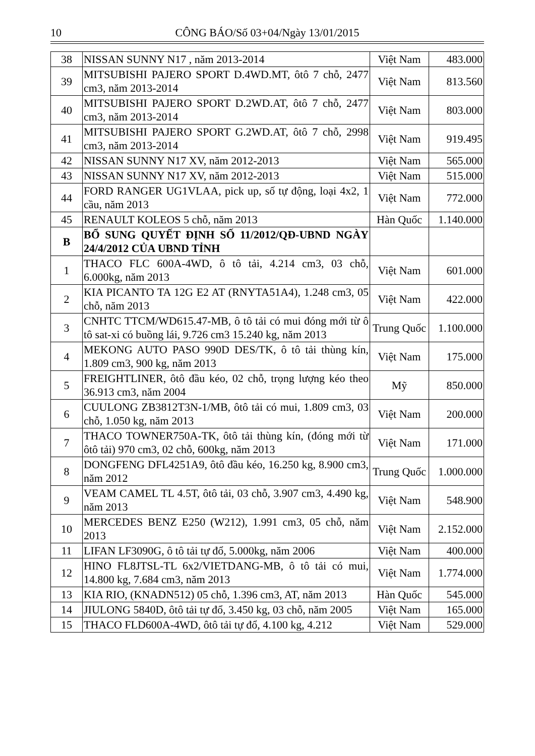10 CÔNG BÁO/Số 03+04/Ngày 13/01/2015
| 38 | NISSAN SUNNY N17 , năm 2013-2014 | Việt Nam | 483.000 |
| 39 | MITSUBISHI PAJERO SPORT D.4WD.MT, ôtô 7 chỗ, 2477 cm3, năm 2013-2014 | Việt Nam | 813.560 |
| 40 | MITSUBISHI PAJERO SPORT D.2WD.AT, ôtô 7 chỗ, 2477 cm3, năm 2013-2014 | Việt Nam | 803.000 |
| 41 | MITSUBISHI PAJERO SPORT G.2WD.AT, ôtô 7 chỗ, 2998 cm3, năm 2013-2014 | Việt Nam | 919.495 |
| 42 | NISSAN SUNNY N17 XV, năm 2012-2013 | Việt Nam | 565.000 |
| 43 | NISSAN SUNNY N17 XV, năm 2012-2013 | Việt Nam | 515.000 |
| 44 | FORD RANGER UG1VLAA, pick up, số tự động, loại 4x2, 1 cầu, năm 2013 | Việt Nam | 772.000 |
| 45 | RENAULT KOLEOS 5 chỗ, năm 2013 | Hàn Quốc | 1.140.000 |
| B | BỔ SUNG QUYẾT ĐỊNH SỐ 11/2012/QĐ-UBND NGÀY 24/4/2012 CỦA UBND TỈNH | | |
| 1 | THACO FLC 600A-4WD, ô tô tải, 4.214 cm3, 03 chỗ, 6.000kg, năm 2013 | Việt Nam | 601.000 |
| 2 | KIA PICANTO TA 12G E2 AT (RNYTA51A4), 1.248 cm3, 05 chỗ, năm 2013 | Việt Nam | 422.000 |
| 3 | CNHTC TTCM/WD615.47-MB, ô tô tải có mui đóng mới từ ô tô sat-xi có buồng lái, 9.726 cm3 15.240 kg, năm 2013 | Trung Quốc | 1.100.000 |
| 4 | MEKONG AUTO PASO 990D DES/TK, ô tô tải thùng kín, 1.809 cm3, 900 kg, năm 2013 | Việt Nam | 175.000 |
| 5 | FREIGHTLINER, ôtô đầu kéo, 02 chỗ, trọng lượng kéo theo 36.913 cm3, năm 2004 | Mỹ | 850.000 |
| 6 | CUULONG ZB3812T3N-1/MB, ôtô tải có mui, 1.809 cm3, 03 chỗ, 1.050 kg, năm 2013 | Việt Nam | 200.000 |
| 7 | THACO TOWNER750A-TK, ôtô tải thùng kín, (đóng mới từ ôtô tải) 970 cm3, 02 chỗ, 600kg, năm 2013 | Việt Nam | 171.000 |
| 8 | DONGFENG DFL4251A9, ôtô đầu kéo, 16.250 kg, 8.900 cm3, năm 2012 | Trung Quốc | 1.000.000 |
| 9 | VEAM CAMEL TL 4.5T, ôtô tải, 03 chỗ, 3.907 cm3, 4.490 kg, năm 2013 | Việt Nam | 548.900 |
| 10 | MERCEDES BENZ E250 (W212), 1.991 cm3, 05 chỗ, năm 2013 | Việt Nam | 2.152.000 |
| 11 | LIFAN LF3090G, ô tô tải tự đổ, 5.000kg, năm 2006 | Việt Nam | 400.000 |
| 12 | HINO FL8JTSL-TL 6x2/VIETDANG-MB, ô tô tải có mui, 14.800 kg, 7.684 cm3, năm 2013 | Việt Nam | 1.774.000 |
| 13 | KIA RIO, (KNADN512) 05 chỗ, 1.396 cm3, AT, năm 2013 | Hàn Quốc | 545.000 |
| 14 | JIULONG 5840D, ôtô tải tự đổ, 3.450 kg, 03 chỗ, năm 2005 | Việt Nam | 165.000 |
| 15 | THACO FLD600A-4WD, ôtô tải tự đổ, 4.100 kg, 4.212 | Việt Nam | 529.000 |